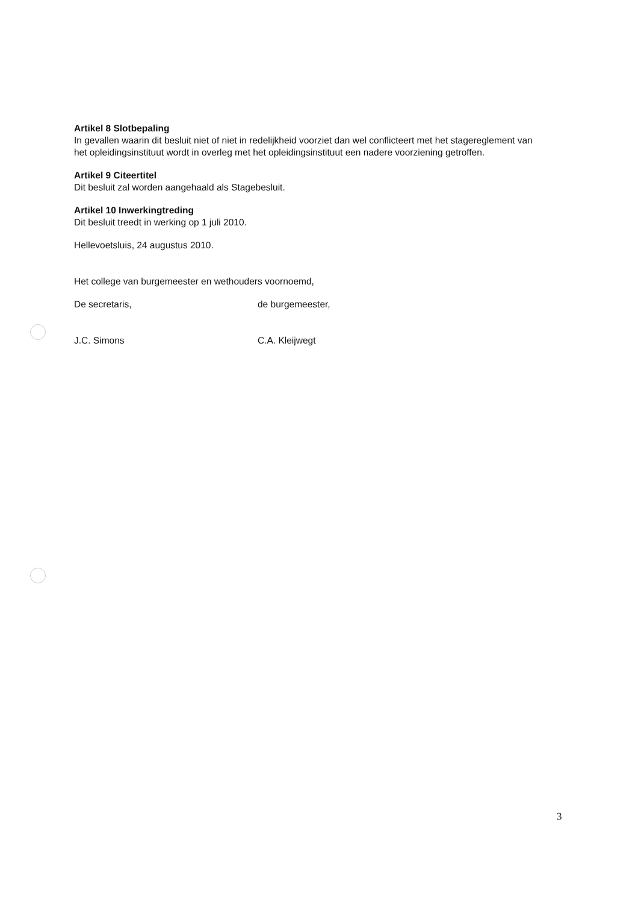Artikel 8 Slotbepaling
In gevallen waarin dit besluit niet of niet in redelijkheid voorziet dan wel conflicteert met het stagereglement van het opleidingsinstituut wordt in overleg met het opleidingsinstituut een nadere voorziening getroffen.
Artikel 9 Citeertitel
Dit besluit zal worden aangehaald als Stagebesluit.
Artikel 10 Inwerkingtreding
Dit besluit treedt in werking op 1 juli 2010.
Hellevoetsluis, 24 augustus 2010.
Het college van burgemeester en wethouders voornoemd,
De secretaris, de burgemeester,
J.C. Simons C.A. Kleijwegt
3